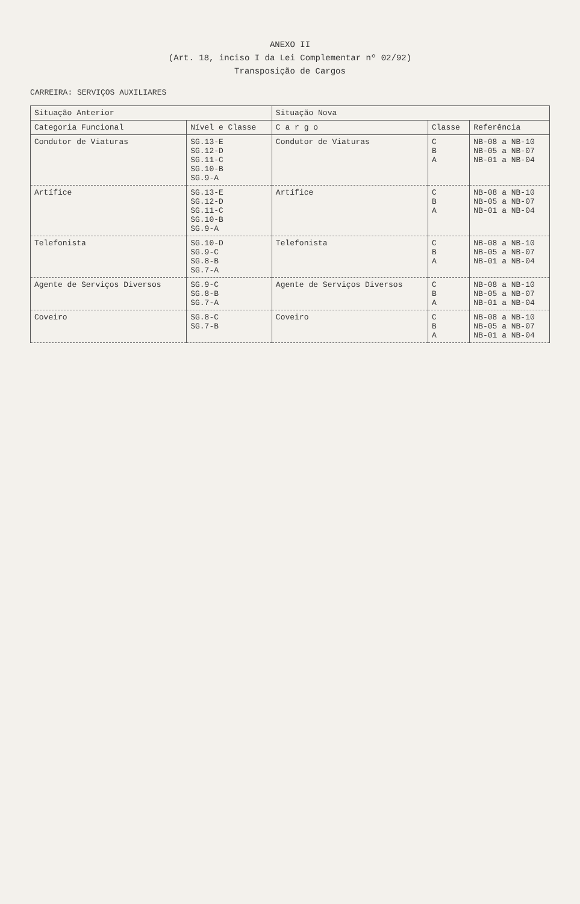ANEXO II
(Art. 18, inciso I da Lei Complementar nº 02/92)
Transposição de Cargos
CARREIRA: SERVIÇOS AUXILIARES
| Situação Anterior | | Situação Nova | | |
| --- | --- | --- | --- | --- |
| Categoria Funcional | Nível e Classe | C a r g o | Classe | Referência |
| Condutor de Viaturas | SG.13-E SG.12-D SG.11-C SG.10-B SG.9-A | Condutor de Viaturas | C B A | NB-08 a NB-10 NB-05 a NB-07 NB-01 a NB-04 |
| Artífice | SG.13-E SG.12-D SG.11-C SG.10-B SG.9-A | Artífice | C B A | NB-08 a NB-10 NB-05 a NB-07 NB-01 a NB-04 |
| Telefonista | SG.10-D SG.9-C SG.8-B SG.7-A | Telefonista | C B A | NB-08 a NB-10 NB-05 a NB-07 NB-01 a NB-04 |
| Agente de Serviços Diversos | SG.9-C SG.8-B SG.7-A | Agente de Serviços Diversos | C B A | NB-08 a NB-10 NB-05 a NB-07 NB-01 a NB-04 |
| Coveiro | SG.8-C SG.7-B | Coveiro | C B A | NB-08 a NB-10 NB-05 a NB-07 NB-01 a NB-04 |